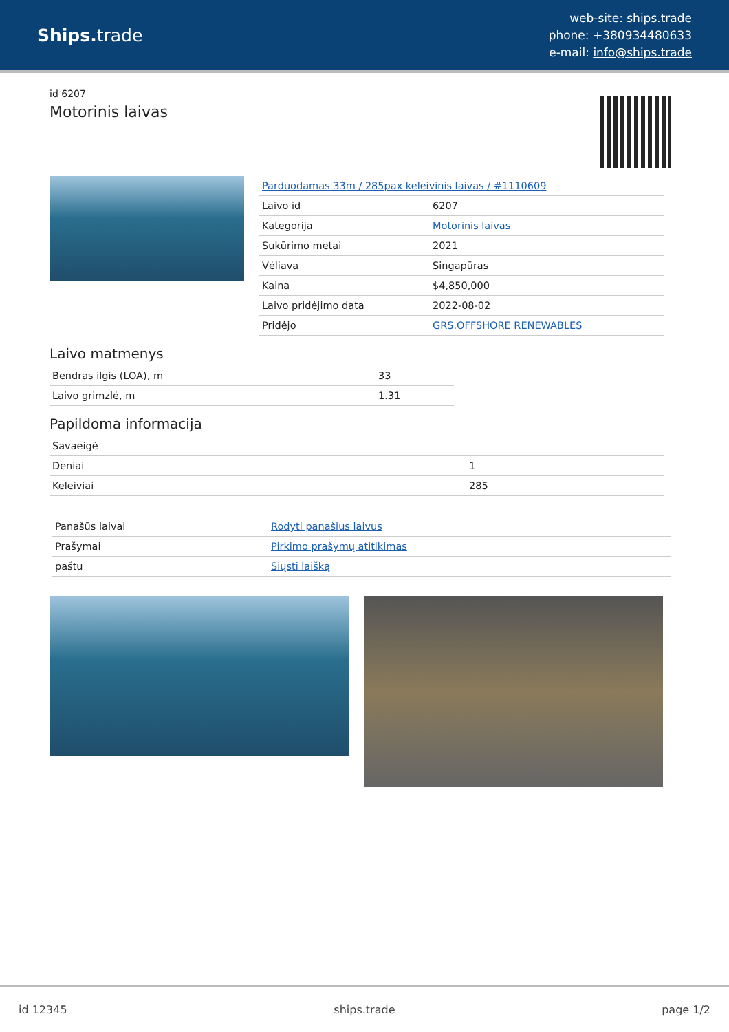Ships. trade
web-site: ships.trade
phone: +380934480633
e-mail: info@ships.trade
id 6207
Motorinis laivas
| Parduodamas 33m / 285pax keleivinis laivas / #1110609 | |
| Laivo id | 6207 |
| Kategorija | Motorinis laivas |
| Sukūrimo metai | 2021 |
| Vėliava | Singapūras |
| Kaina | $4,850,000 |
| Laivo pridėjimo data | 2022-08-02 |
| Pridėjo | GRS.OFFSHORE RENEWABLES |
Laivo matmenys
| Bendras ilgis (LOA), m | 33 |
| Laivo grimzlė, m | 1.31 |
Papildoma informacija
| Savaeigė | |
| Deniai | 1 |
| Keleiviai | 285 |
| Panašūs laivai | Rodyti panašius laivus |
| Prašymai | Pirkimo prašymų atitikimas |
| paštu | Siųsti laišką |
id 12345 ships.trade page 1/2